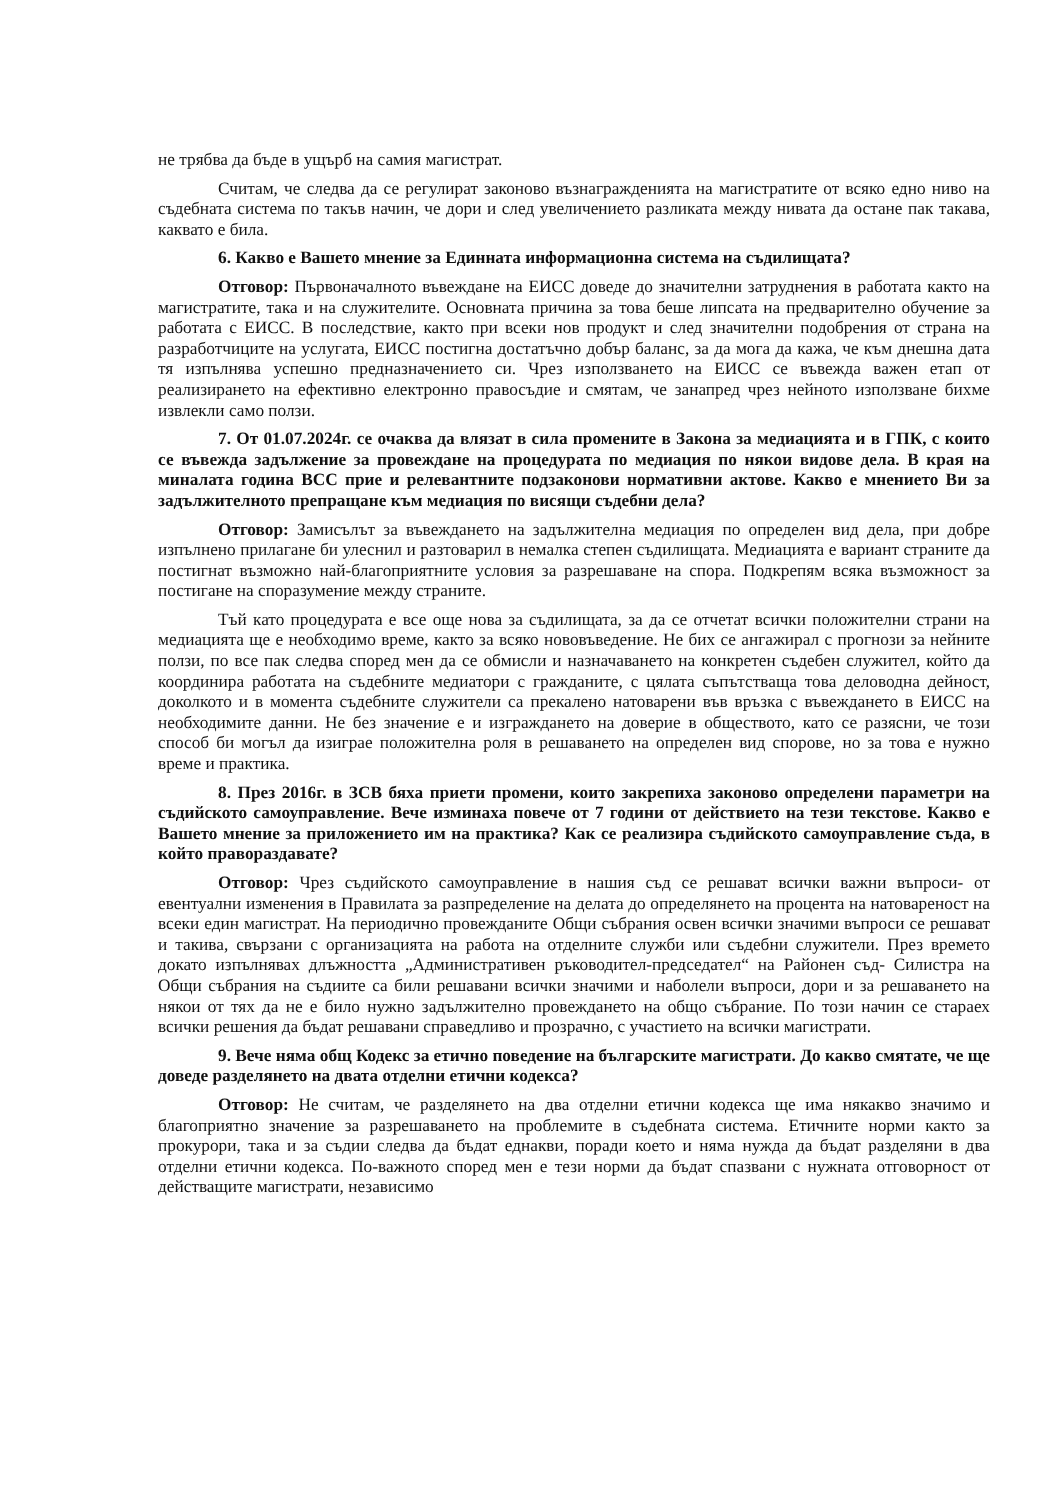не трябва да бъде в ущърб на самия магистрат.
Считам, че следва да се регулират законово възнагражденията на магистратите от всяко едно ниво на съдебната система по такъв начин, че дори и след увеличението разликата между нивата да остане пак такава, каквато е била.
6. Какво е Вашето мнение за Единната информационна система на съдилищата?
Отговор: Първоначалното въвеждане на ЕИСС доведе до значителни затруднения в работата както на магистратите, така и на служителите. Основната причина за това беше липсата на предварително обучение за работата с ЕИСС. В последствие, както при всеки нов продукт и след значителни подобрения от страна на разработчиците на услугата, ЕИСС постигна достатъчно добър баланс, за да мога да кажа, че към днешна дата тя изпълнява успешно предназначението си. Чрез използването на ЕИСС се въвежда важен етап от реализирането на ефективно електронно правосъдие и смятам, че занапред чрез нейното използване бихме извлекли само ползи.
7. От 01.07.2024г. се очаква да влязат в сила промените в Закона за медиацията и в ГПК, с които се въвежда задължение за провеждане на процедурата по медиация по някои видове дела. В края на миналата година ВСС прие и релевантните подзаконови нормативни актове. Какво е мнението Ви за задължителното препращане към медиация по висящи съдебни дела?
Отговор: Замисълът за въвеждането на задължителна медиация по определен вид дела, при добре изпълнено прилагане би улеснил и разтоварил в немалка степен съдилищата. Медиацията е вариант страните да постигнат възможно най-благоприятните условия за разрешаване на спора. Подкрепям всяка възможност за постигане на споразумение между страните.
Тъй като процедурата е все още нова за съдилищата, за да се отчетат всички положителни страни на медиацията ще е необходимо време, както за всяко нововъведение. Не бих се ангажирал с прогнози за нейните ползи, по все пак следва според мен да се обмисли и назначаването на конкретен съдебен служител, който да координира работата на съдебните медиатори с гражданите, с цялата съпътстваща това деловодна дейност, доколкото и в момента съдебните служители са прекалено натоварени във връзка с въвеждането в ЕИСС на необходимите данни. Не без значение е и изграждането на доверие в обществото, като се разясни, че този способ би могъл да изиграе положителна роля в решаването на определен вид спорове, но за това е нужно време и практика.
8. През 2016г. в ЗСВ бяха приети промени, които закрепиха законово определени параметри на съдийското самоуправление. Вече изминаха повече от 7 години от действието на тези текстове. Какво е Вашето мнение за приложението им на практика? Как се реализира съдийското самоуправление съда, в който правораздавате?
Отговор: Чрез съдийското самоуправление в нашия съд се решават всички важни въпроси- от евентуални изменения в Правилата за разпределение на делата до определянето на процента на натовареност на всеки един магистрат. На периодично провежданите Общи събрания освен всички значими въпроси се решават и такива, свързани с организацията на работа на отделните служби или съдебни служители. През времето докато изпълнявах длъжността „Административен ръководител-председател“ на Районен съд- Силистра на Общи събрания на съдиите са били решавани всички значими и наболели въпроси, дори и за решаването на някои от тях да не е било нужно задължително провеждането на общо събрание. По този начин се стараех всички решения да бъдат решавани справедливо и прозрачно, с участието на всички магистрати.
9. Вече няма общ Кодекс за етично поведение на българските магистрати. До какво смятате, че ще доведе разделянето на двата отделни етични кодекса?
Отговор: Не считам, че разделянето на два отделни етични кодекса ще има някакво значимо и благоприятно значение за разрешаването на проблемите в съдебната система. Етичните норми както за прокурори, така и за съдии следва да бъдат еднакви, поради което и няма нужда да бъдат разделяни в два отделни етични кодекса. По-важното според мен е тези норми да бъдат спазвани с нужната отговорност от действащите магистрати, независимо